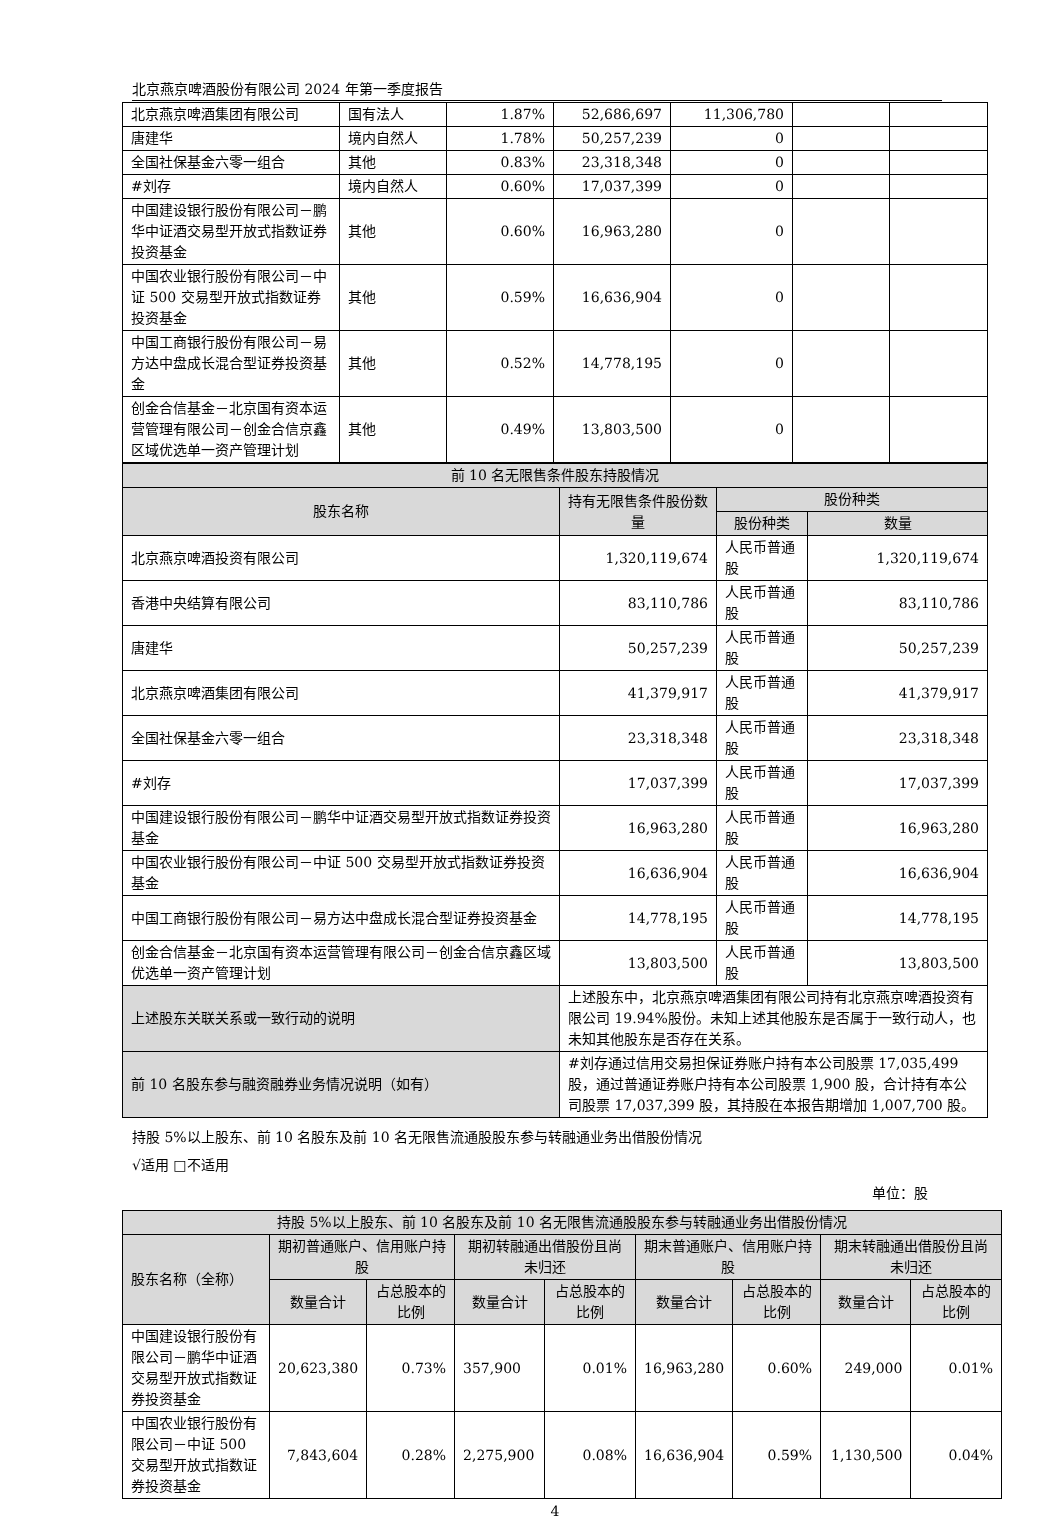北京燕京啤酒股份有限公司 2024 年第一季度报告
| 北京燕京啤酒集团有限公司 | 国有法人 | 1.87% | 52,686,697 | 11,306,780 | | |
| 唐建华 | 境内自然人 | 1.78% | 50,257,239 | 0 | | |
| 全国社保基金六零一组合 | 其他 | 0.83% | 23,318,348 | 0 | | |
| #刘存 | 境内自然人 | 0.60% | 17,037,399 | 0 | | |
| 中国建设银行股份有限公司－鹏华中证酒交易型开放式指数证券投资基金 | 其他 | 0.60% | 16,963,280 | 0 | | |
| 中国农业银行股份有限公司－中证 500 交易型开放式指数证券投资基金 | 其他 | 0.59% | 16,636,904 | 0 | | |
| 中国工商银行股份有限公司－易方达中盘成长混合型证券投资基金 | 其他 | 0.52% | 14,778,195 | 0 | | |
| 创金合信基金－北京国有资本运营管理有限公司－创金合信京鑫区域优选单一资产管理计划 | 其他 | 0.49% | 13,803,500 | 0 | | |
| 前 10 名无限售条件股东持股情况 | | | |
| --- | --- | --- | --- |
| 股东名称 | 持有无限售条件股份数量 | 股份种类 | |
| | | 股份种类 | 数量 |
| 北京燕京啤酒投资有限公司 | 1,320,119,674 | 人民币普通股 | 1,320,119,674 |
| 香港中央结算有限公司 | 83,110,786 | 人民币普通股 | 83,110,786 |
| 唐建华 | 50,257,239 | 人民币普通股 | 50,257,239 |
| 北京燕京啤酒集团有限公司 | 41,379,917 | 人民币普通股 | 41,379,917 |
| 全国社保基金六零一组合 | 23,318,348 | 人民币普通股 | 23,318,348 |
| #刘存 | 17,037,399 | 人民币普通股 | 17,037,399 |
| 中国建设银行股份有限公司－鹏华中证酒交易型开放式指数证券投资基金 | 16,963,280 | 人民币普通股 | 16,963,280 |
| 中国农业银行股份有限公司－中证 500 交易型开放式指数证券投资基金 | 16,636,904 | 人民币普通股 | 16,636,904 |
| 中国工商银行股份有限公司－易方达中盘成长混合型证券投资基金 | 14,778,195 | 人民币普通股 | 14,778,195 |
| 创金合信基金－北京国有资本运营管理有限公司－创金合信京鑫区域优选单一资产管理计划 | 13,803,500 | 人民币普通股 | 13,803,500 |
| 上述股东关联关系或一致行动的说明 | 上述股东中，北京燕京啤酒集团有限公司持有北京燕京啤酒投资有限公司 19.94%股份。未知上述其他股东是否属于一致行动人，也未知其他股东是否存在关系。 | | |
| 前 10 名股东参与融资融券业务情况说明（如有） | #刘存通过信用交易担保证券账户持有本公司股票 17,035,499 股，通过普通证券账户持有本公司股票 1,900 股，合计持有本公司股票 17,037,399 股，其持股在本报告期增加 1,007,700 股。 | | |
持股 5%以上股东、前 10 名股东及前 10 名无限售流通股股东参与转融通业务出借股份情况
√适用 □不适用
单位：股
| 持股 5%以上股东、前 10 名股东及前 10 名无限售流通股股东参与转融通业务出借股份情况 | | | | | | | | |
| --- | --- | --- | --- | --- | --- | --- | --- | --- |
| 股东名称（全称） | 期初普通账户、信用账户持股 | | 期初转融通出借股份且尚未归还 | | 期末普通账户、信用账户持股 | | 期末转融通出借股份且尚未归还 | |
| | 数量合计 | 占总股本的比例 | 数量合计 | 占总股本的比例 | 数量合计 | 占总股本的比例 | 数量合计 | 占总股本的比例 |
| 中国建设银行股份有限公司－鹏华中证酒交易型开放式指数证券投资基金 | 20,623,380 | 0.73% | 357,900 | 0.01% | 16,963,280 | 0.60% | 249,000 | 0.01% |
| 中国农业银行股份有限公司－中证 500 交易型开放式指数证券投资基金 | 7,843,604 | 0.28% | 2,275,900 | 0.08% | 16,636,904 | 0.59% | 1,130,500 | 0.04% |
4